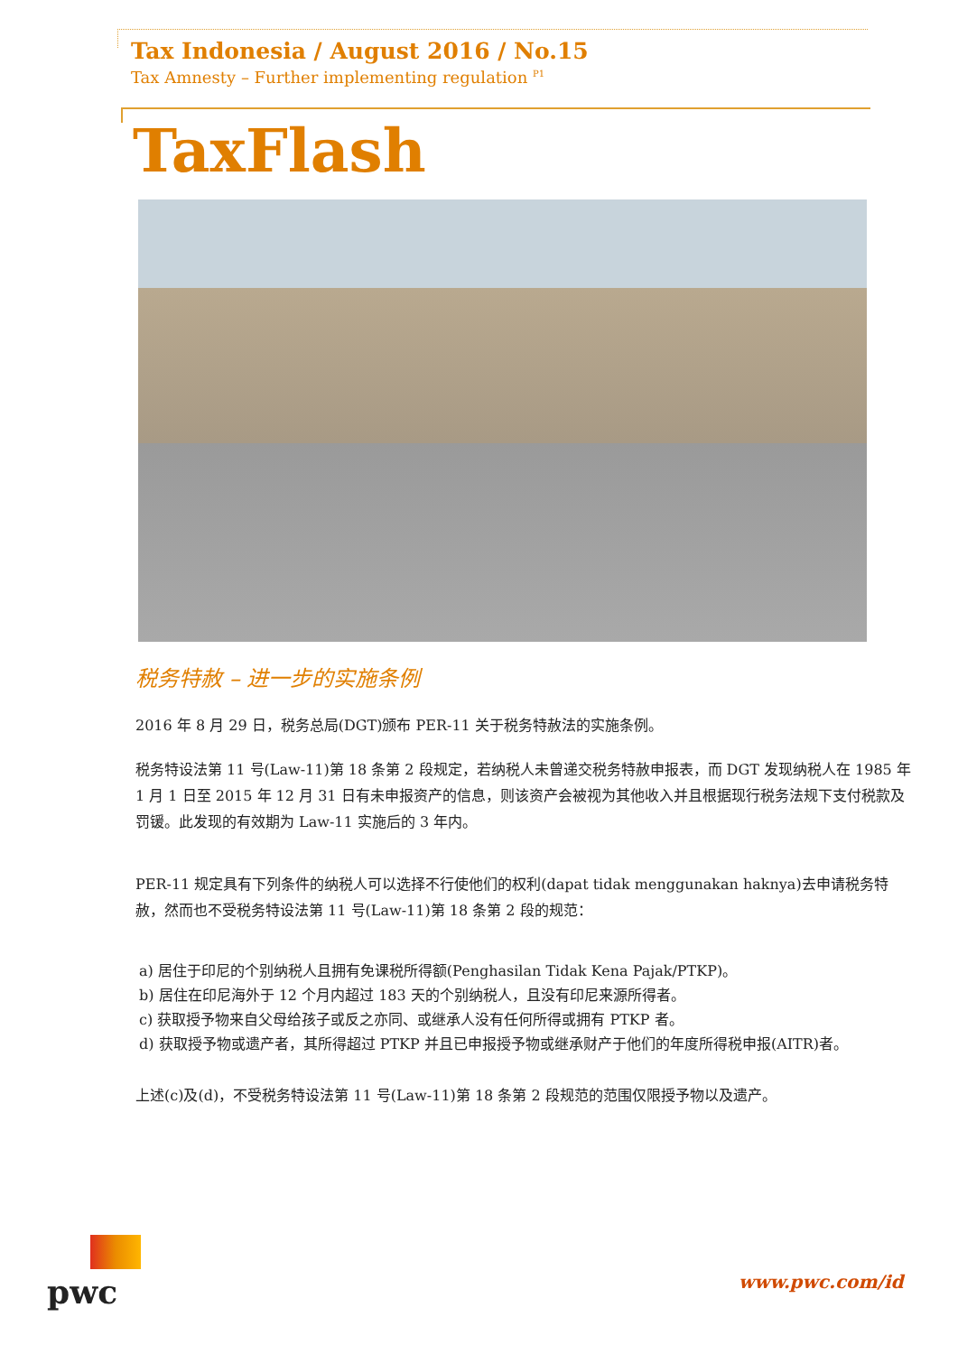Tax Indonesia / August 2016 / No.15
Tax Amnesty – Further implementing regulation <sup>P1</sup>
TaxFlash
税务特赦 – 进一步的实施条例
2016 年 8 月 29 日，税务总局(DGT)颁布 PER-11 关于税务特赦法的实施条例。
税务特设法第 11 号(Law-11)第 18 条第 2 段规定，若纳税人未曾递交税务特赦申报表，而 DGT 发现纳税人在 1985 年 1 月 1 日至 2015 年 12 月 31 日有未申报资产的信息，则该资产会被视为其他收入并且根据现行税务法规下支付税款及罚锾。此发现的有效期为 Law-11 实施后的 3 年内。
PER-11 规定具有下列条件的纳税人可以选择不行使他们的权利(dapat tidak menggunakan haknya)去申请税务特赦，然而也不受税务特设法第 11 号(Law-11)第 18 条第 2 段的规范：
a) 居住于印尼的个别纳税人且拥有免课税所得额(Penghasilan Tidak Kena Pajak/PTKP)。
b) 居住在印尼海外于 12 个月内超过 183 天的个别纳税人，且没有印尼来源所得者。
c) 获取授予物来自父母给孩子或反之亦同、或继承人没有任何所得或拥有 PTKP 者。
d) 获取授予物或遗产者，其所得超过 PTKP 并且已申报授予物或继承财产于他们的年度所得税申报(AITR)者。
上述(c)及(d)，不受税务特设法第 11 号(Law-11)第 18 条第 2 段规范的范围仅限授予物以及遗产。
pwc www.pwc.com/id